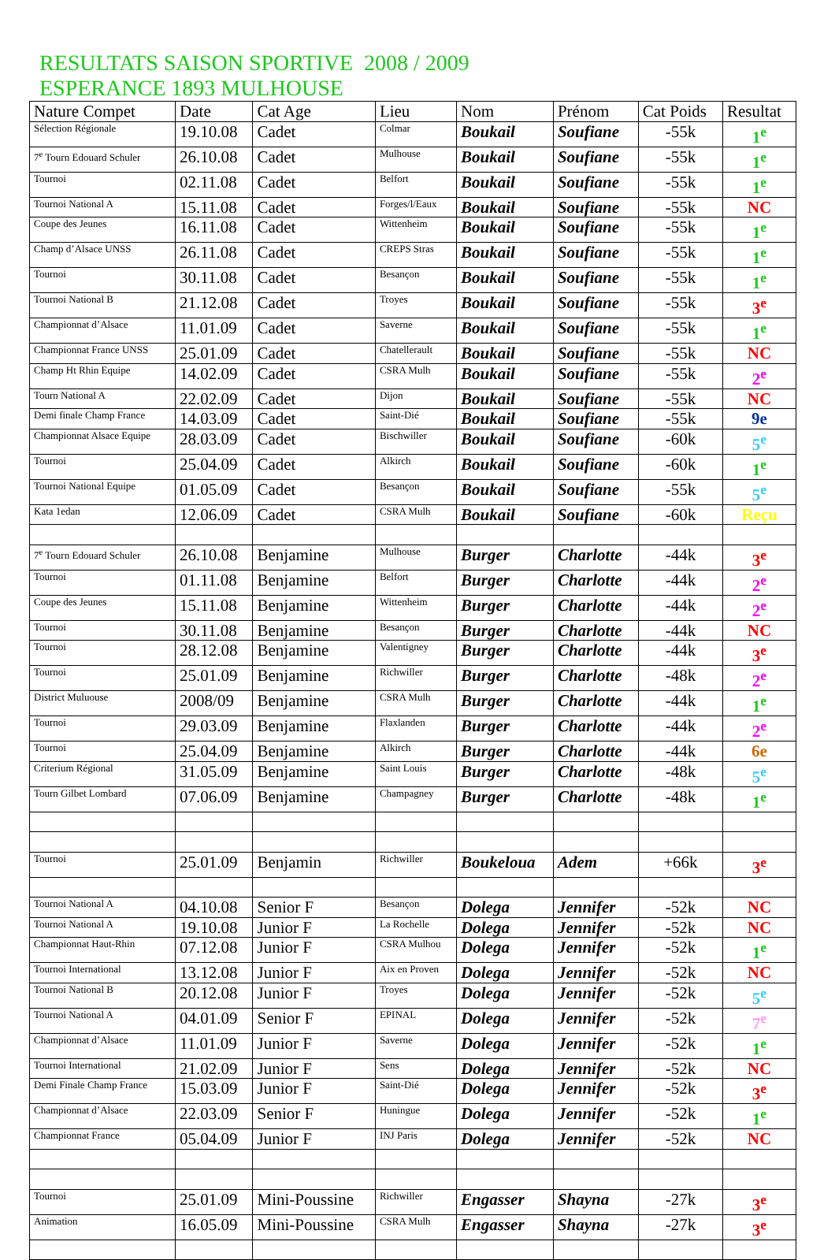RESULTATS SAISON SPORTIVE 2008 / 2009
ESPERANCE 1893 MULHOUSE
| Nature Compet | Date | Cat Age | Lieu | Nom | Prénom | Cat Poids | Resultat |
| --- | --- | --- | --- | --- | --- | --- | --- |
| Sélection Régionale | 19.10.08 | Cadet | Colmar | Boukail | Soufiane | -55k | 1<sup>e</sup> |
| 7<sup>e</sup> Tourn Edouard Schuler | 26.10.08 | Cadet | Mulhouse | Boukail | Soufiane | -55k | 1<sup>e</sup> |
| Tournoi | 02.11.08 | Cadet | Belfort | Boukail | Soufiane | -55k | 1<sup>e</sup> |
| Tournoi National A | 15.11.08 | Cadet | Forges/l/Eaux | Boukail | Soufiane | -55k | NC |
| Coupe des Jeunes | 16.11.08 | Cadet | Wittenheim | Boukail | Soufiane | -55k | 1<sup>e</sup> |
| Champ d’Alsace UNSS | 26.11.08 | Cadet | CREPS Stras | Boukail | Soufiane | -55k | 1<sup>e</sup> |
| Tournoi | 30.11.08 | Cadet | Besançon | Boukail | Soufiane | -55k | 1<sup>e</sup> |
| Tournoi National B | 21.12.08 | Cadet | Troyes | Boukail | Soufiane | -55k | 3<sup>e</sup> |
| Championnat d’Alsace | 11.01.09 | Cadet | Saverne | Boukail | Soufiane | -55k | 1<sup>e</sup> |
| Championnat France UNSS | 25.01.09 | Cadet | Chatellerault | Boukail | Soufiane | -55k | NC |
| Champ Ht Rhin Equipe | 14.02.09 | Cadet | CSRA Mulh | Boukail | Soufiane | -55k | 2<sup>e</sup> |
| Tourn National A | 22.02.09 | Cadet | Dijon | Boukail | Soufiane | -55k | NC |
| Demi finale Champ France | 14.03.09 | Cadet | Saint-Dié | Boukail | Soufiane | -55k | 9e |
| Championnat Alsace Equipe | 28.03.09 | Cadet | Bischwiller | Boukail | Soufiane | -60k | 5<sup>e</sup> |
| Tournoi | 25.04.09 | Cadet | Alkirch | Boukail | Soufiane | -60k | 1<sup>e</sup> |
| Tournoi National Equipe | 01.05.09 | Cadet | Besançon | Boukail | Soufiane | -55k | 5<sup>e</sup> |
| Kata 1edan | 12.06.09 | Cadet | CSRA Mulh | Boukail | Soufiane | -60k | Reçu |
| 7<sup>e</sup> Tourn Edouard Schuler | 26.10.08 | Benjamine | Mulhouse | Burger | Charlotte | -44k | 3<sup>e</sup> |
| Tournoi | 01.11.08 | Benjamine | Belfort | Burger | Charlotte | -44k | 2<sup>e</sup> |
| Coupe des Jeunes | 15.11.08 | Benjamine | Wittenheim | Burger | Charlotte | -44k | 2<sup>e</sup> |
| Tournoi | 30.11.08 | Benjamine | Besançon | Burger | Charlotte | -44k | NC |
| Tournoi | 28.12.08 | Benjamine | Valentigney | Burger | Charlotte | -44k | 3<sup>e</sup> |
| Tournoi | 25.01.09 | Benjamine | Richwiller | Burger | Charlotte | -48k | 2<sup>e</sup> |
| District Muluouse | 2008/09 | Benjamine | CSRA Mulh | Burger | Charlotte | -44k | 1<sup>e</sup> |
| Tournoi | 29.03.09 | Benjamine | Flaxlanden | Burger | Charlotte | -44k | 2<sup>e</sup> |
| Tournoi | 25.04.09 | Benjamine | Alkirch | Burger | Charlotte | -44k | 6e |
| Criterium Régional | 31.05.09 | Benjamine | Saint Louis | Burger | Charlotte | -48k | 5<sup>e</sup> |
| Tourn Gilbet Lombard | 07.06.09 | Benjamine | Champagney | Burger | Charlotte | -48k | 1<sup>e</sup> |
| Tournoi | 25.01.09 | Benjamin | Richwiller | Boukeloua | Adem | +66k | 3<sup>e</sup> |
| Tournoi National A | 04.10.08 | Senior F | Besançon | Dolega | Jennifer | -52k | NC |
| Tournoi National A | 19.10.08 | Junior F | La Rochelle | Dolega | Jennifer | -52k | NC |
| Championnat Haut-Rhin | 07.12.08 | Junior F | CSRA Mulhou | Dolega | Jennifer | -52k | 1<sup>e</sup> |
| Tournoi International | 13.12.08 | Junior F | Aix en Proven | Dolega | Jennifer | -52k | NC |
| Tournoi National B | 20.12.08 | Junior F | Troyes | Dolega | Jennifer | -52k | 5<sup>e</sup> |
| Tournoi National A | 04.01.09 | Senior F | EPINAL | Dolega | Jennifer | -52k | 7<sup>e</sup> |
| Championnat d’Alsace | 11.01.09 | Junior F | Saverne | Dolega | Jennifer | -52k | 1<sup>e</sup> |
| Tournoi International | 21.02.09 | Junior F | Sens | Dolega | Jennifer | -52k | NC |
| Demi Finale Champ France | 15.03.09 | Junior F | Saint-Dié | Dolega | Jennifer | -52k | 3<sup>e</sup> |
| Championnat d’Alsace | 22.03.09 | Senior F | Huningue | Dolega | Jennifer | -52k | 1<sup>e</sup> |
| Championnat France | 05.04.09 | Junior F | INJ Paris | Dolega | Jennifer | -52k | NC |
| Tournoi | 25.01.09 | Mini-Poussine | Richwiller | Engasser | Shayna | -27k | 3<sup>e</sup> |
| Animation | 16.05.09 | Mini-Poussine | CSRA Mulh | Engasser | Shayna | -27k | 3<sup>e</sup> |